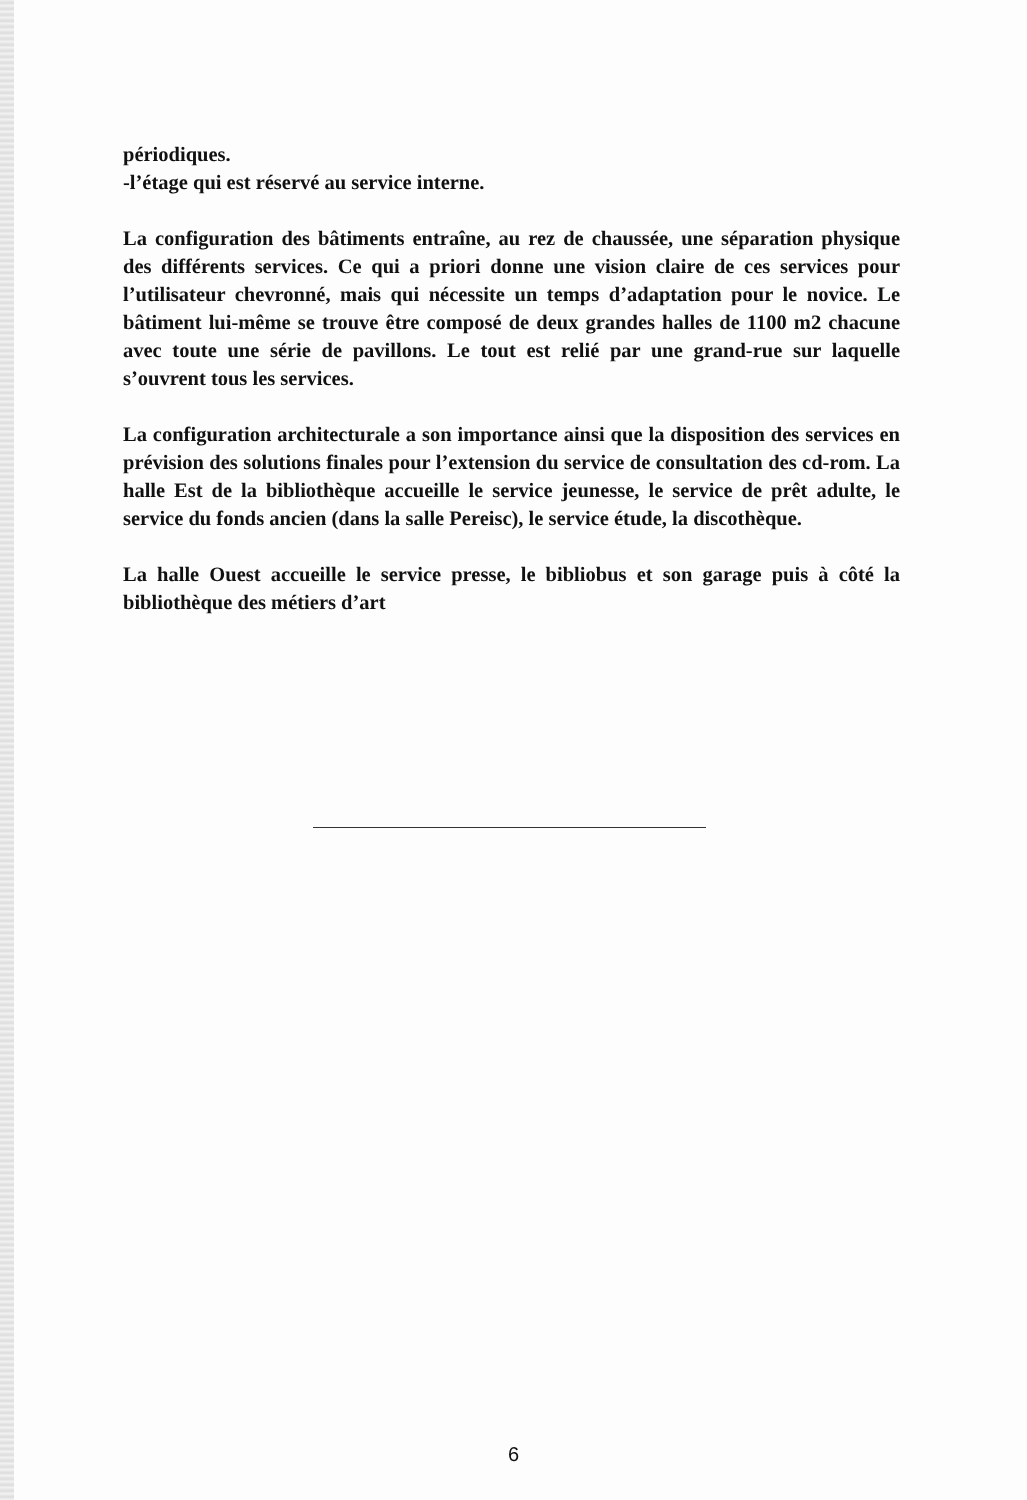périodiques.
-l’étage qui est réservé au service interne.
La configuration des bâtiments entraîne, au rez de chaussée, une séparation physique des différents services. Ce qui a priori donne une vision claire de ces services pour l’utilisateur chevronné, mais qui nécessite un temps d’adaptation pour le novice. Le bâtiment lui-même se trouve être composé de deux grandes halles de 1100 m2 chacune avec toute une série de pavillons. Le tout est relié par une grand-rue sur laquelle s’ouvrent tous les services.
La configuration architecturale a son importance ainsi que la disposition des services en prévision des solutions finales pour l’extension du service de consultation des cd-rom. La halle Est de la bibliothèque accueille le service jeunesse, le service de prêt adulte, le service du fonds ancien (dans la salle Pereisc), le service étude, la discothèque.
La halle Ouest accueille le service presse, le bibliobus et son garage puis à côté la bibliothèque des métiers d’art
6